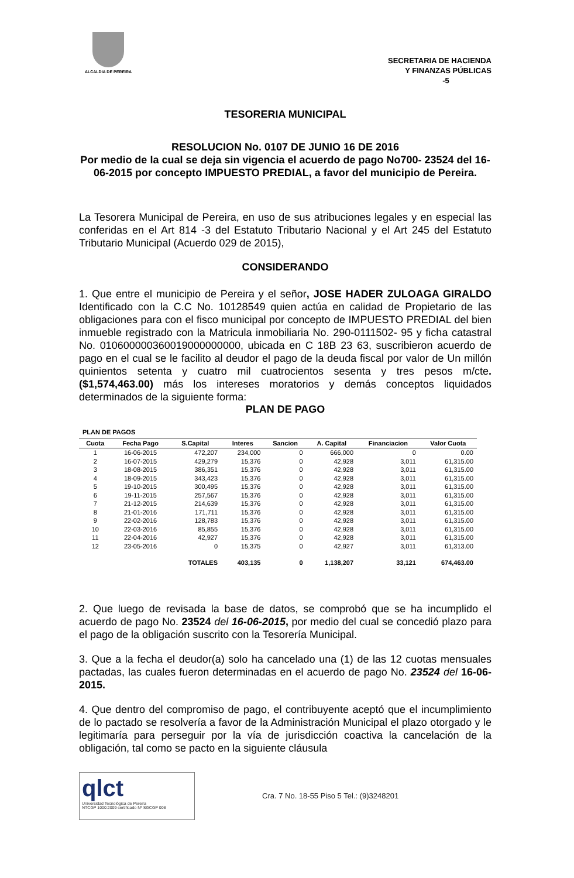ALCALDIA DE PEREIRA
SECRETARIA DE HACIENDA
Y FINANZAS PÚBLICAS
-5
TESORERIA MUNICIPAL
RESOLUCION No. 0107 DE JUNIO 16 DE 2016
Por medio de la cual se deja sin vigencia el acuerdo de pago No700- 23524 del 16-06-2015 por concepto IMPUESTO PREDIAL, a favor del municipio de Pereira.
La Tesorera Municipal de Pereira, en uso de sus atribuciones legales y en especial las conferidas en el Art 814 -3 del Estatuto Tributario Nacional y el Art 245 del Estatuto Tributario Municipal (Acuerdo 029 de 2015),
CONSIDERANDO
1. Que entre el municipio de Pereira y el señor, JOSE HADER ZULOAGA GIRALDO Identificado con la C.C No. 10128549 quien actúa en calidad de Propietario de las obligaciones para con el fisco municipal por concepto de IMPUESTO PREDIAL del bien inmueble registrado con la Matricula inmobiliaria No. 290-0111502- 95 y ficha catastral No. 010600000360019000000000, ubicada en C 18B 23 63, suscribieron acuerdo de pago en el cual se le facilito al deudor el pago de la deuda fiscal por valor de Un millón quinientos setenta y cuatro mil cuatrocientos sesenta y tres pesos m/cte. ($1,574,463.00) más los intereses moratorios y demás conceptos liquidados determinados de la siguiente forma:
PLAN DE PAGO
PLAN DE PAGOS
| Cuota | Fecha Pago | S.Capital | Interes | Sancion | A. Capital | Financiacion | Valor Cuota |
| --- | --- | --- | --- | --- | --- | --- | --- |
| 1 | 16-06-2015 | 472,207 | 234,000 | 0 | 666,000 | 0 | 0.00 |
| 2 | 16-07-2015 | 429,279 | 15,376 | 0 | 42,928 | 3,011 | 61,315.00 |
| 3 | 18-08-2015 | 386,351 | 15,376 | 0 | 42,928 | 3,011 | 61,315.00 |
| 4 | 18-09-2015 | 343,423 | 15,376 | 0 | 42,928 | 3,011 | 61,315.00 |
| 5 | 19-10-2015 | 300,495 | 15,376 | 0 | 42,928 | 3,011 | 61,315.00 |
| 6 | 19-11-2015 | 257,567 | 15,376 | 0 | 42,928 | 3,011 | 61,315.00 |
| 7 | 21-12-2015 | 214,639 | 15,376 | 0 | 42,928 | 3,011 | 61,315.00 |
| 8 | 21-01-2016 | 171,711 | 15,376 | 0 | 42,928 | 3,011 | 61,315.00 |
| 9 | 22-02-2016 | 128,783 | 15,376 | 0 | 42,928 | 3,011 | 61,315.00 |
| 10 | 22-03-2016 | 85,855 | 15,376 | 0 | 42,928 | 3,011 | 61,315.00 |
| 11 | 22-04-2016 | 42,927 | 15,376 | 0 | 42,928 | 3,011 | 61,315.00 |
| 12 | 23-05-2016 | 0 | 15,375 | 0 | 42,927 | 3,011 | 61,313.00 |
| | | TOTALES | 403,135 | 0 | 1,138,207 | 33,121 | 674,463.00 |
2. Que luego de revisada la base de datos, se comprobó que se ha incumplido el acuerdo de pago No. 23524 del 16-06-2015, por medio del cual se concedió plazo para el pago de la obligación suscrito con la Tesorería Municipal.
3. Que a la fecha el deudor(a) solo ha cancelado una (1) de las 12 cuotas mensuales pactadas, las cuales fueron determinadas en el acuerdo de pago No. 23524 del 16-06-2015.
4. Que dentro del compromiso de pago, el contribuyente aceptó que el incumplimiento de lo pactado se resolvería a favor de la Administración Municipal el plazo otorgado y le legitimaría para perseguir por la vía de jurisdicción coactiva la cancelación de la obligación, tal como se pacto en la siguiente cláusula
qlct
Universidad Tecnológica de Pereira
NTCGP 1000:2009 certificado Nº SGCGP 008
Cra. 7 No. 18-55 Piso 5 Tel.: (9)3248201